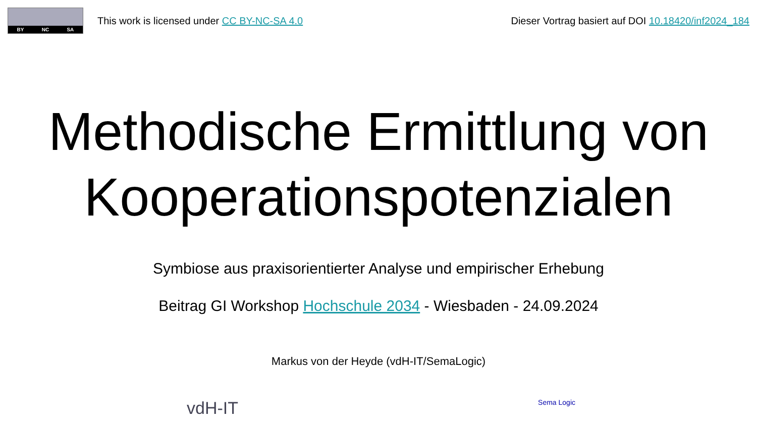BY NC SA
This work is licensed under CC BY-NC-SA 4.0
Dieser Vortrag basiert auf DOI 10.18420/inf2024_184
Methodische Ermittlung von
Kooperationspotenzialen
Symbiose aus praxisorientierter Analyse und empirischer Erhebung
Beitrag GI Workshop Hochschule 2034 - Wiesbaden - 24.09.2024
Markus von der Heyde (vdH-IT/SemaLogic)
vdH-IT
Sema Logic